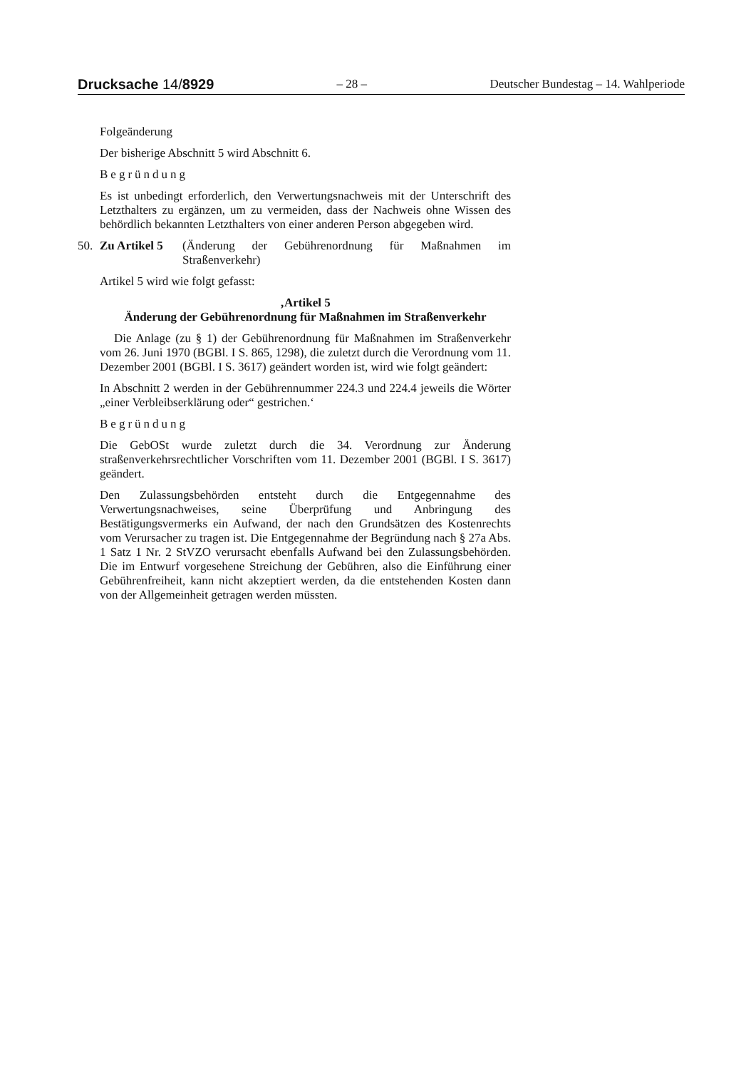Drucksache 14/8929 – 28 – Deutscher Bundestag – 14. Wahlperiode
Folgeänderung
Der bisherige Abschnitt 5 wird Abschnitt 6.
Begründung
Es ist unbedingt erforderlich, den Verwertungsnachweis mit der Unterschrift des Letzthalters zu ergänzen, um zu vermeiden, dass der Nachweis ohne Wissen des behördlich bekannten Letzthalters von einer anderen Person abgegeben wird.
50. Zu Artikel 5 (Änderung der Gebührenordnung für Maßnahmen im Straßenverkehr)
Artikel 5 wird wie folgt gefasst:
‚Artikel 5
Änderung der Gebührenordnung für Maßnahmen im Straßenverkehr
Die Anlage (zu § 1) der Gebührenordnung für Maßnahmen im Straßenverkehr vom 26. Juni 1970 (BGBl. I S. 865, 1298), die zuletzt durch die Verordnung vom 11. Dezember 2001 (BGBl. I S. 3617) geändert worden ist, wird wie folgt geändert:
In Abschnitt 2 werden in der Gebührennummer 224.3 und 224.4 jeweils die Wörter „einer Verbleibserklärung oder“ gestrichen.‘
Begründung
Die GebOSt wurde zuletzt durch die 34. Verordnung zur Änderung straßenverkehrsrechtlicher Vorschriften vom 11. Dezember 2001 (BGBl. I S. 3617) geändert.
Den Zulassungsbehörden entsteht durch die Entgegennahme des Verwertungsnachweises, seine Überprüfung und Anbringung des Bestätigungsvermerks ein Aufwand, der nach den Grundsätzen des Kostenrechts vom Verursacher zu tragen ist. Die Entgegennahme der Begründung nach § 27a Abs. 1 Satz 1 Nr. 2 StVZO verursacht ebenfalls Aufwand bei den Zulassungsbehörden. Die im Entwurf vorgesehene Streichung der Gebühren, also die Einführung einer Gebührenfreiheit, kann nicht akzeptiert werden, da die entstehenden Kosten dann von der Allgemeinheit getragen werden müssten.